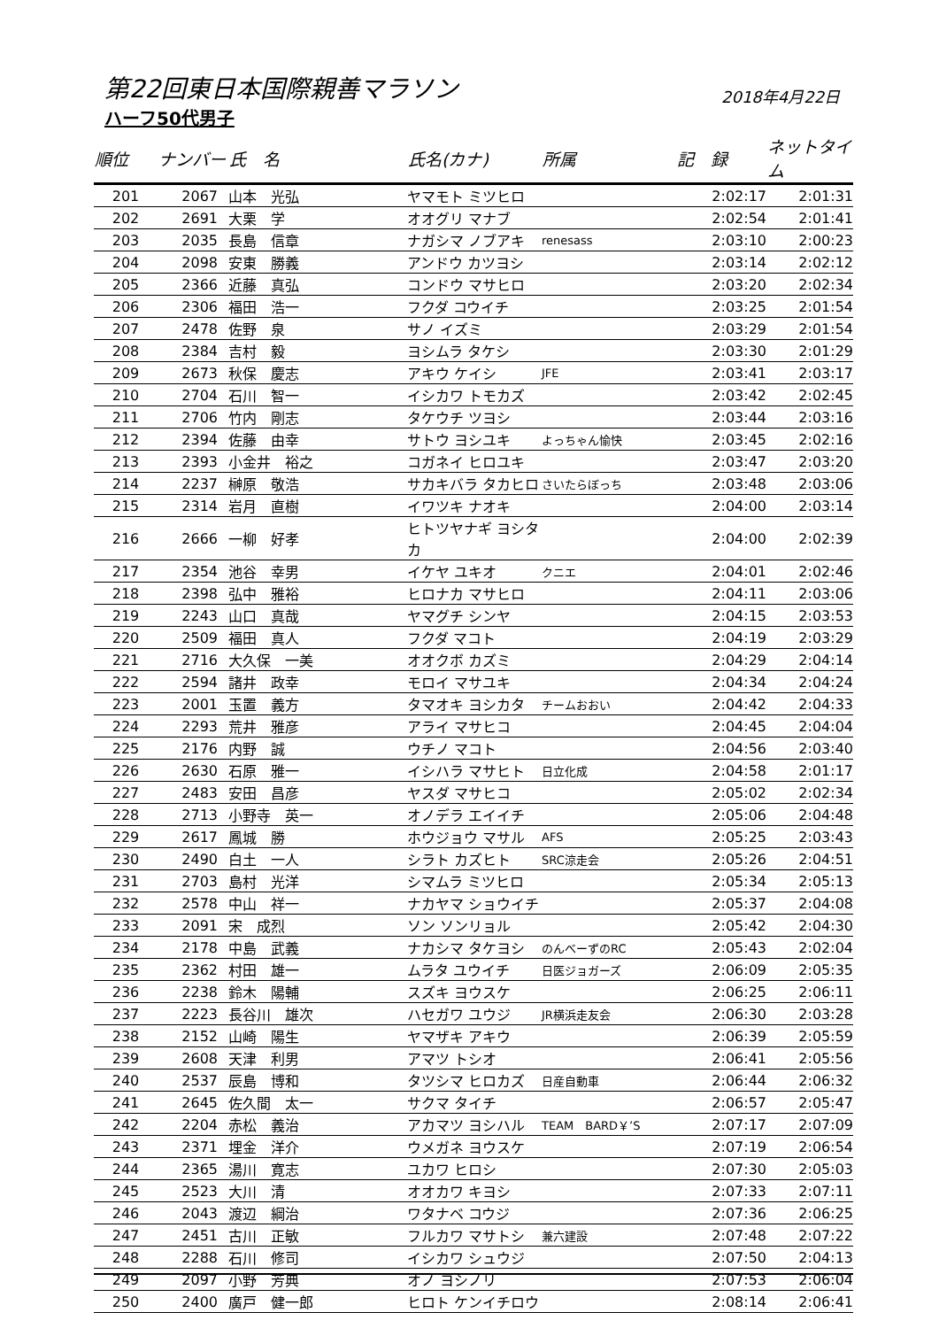第22回東日本国際親善マラソン 2018年4月22日
ハーフ50代男子
| 順位 | ナンバー | 氏 名 | 氏名(カナ) | 所属 | 記 録 | ネットタイム |
| --- | --- | --- | --- | --- | --- | --- |
| 201 | 2067 | 山本 光弘 | ヤマモト ミツヒロ | | 2:02:17 | 2:01:31 |
| 202 | 2691 | 大栗 学 | オオグリ マナブ | | 2:02:54 | 2:01:41 |
| 203 | 2035 | 長島 信章 | ナガシマ ノブアキ | renesass | 2:03:10 | 2:00:23 |
| 204 | 2098 | 安東 勝義 | アンドウ カツヨシ | | 2:03:14 | 2:02:12 |
| 205 | 2366 | 近藤 真弘 | コンドウ マサヒロ | | 2:03:20 | 2:02:34 |
| 206 | 2306 | 福田 浩一 | フクダ コウイチ | | 2:03:25 | 2:01:54 |
| 207 | 2478 | 佐野 泉 | サノ イズミ | | 2:03:29 | 2:01:54 |
| 208 | 2384 | 吉村 毅 | ヨシムラ タケシ | | 2:03:30 | 2:01:29 |
| 209 | 2673 | 秋保 慶志 | アキウ ケイシ | JFE | 2:03:41 | 2:03:17 |
| 210 | 2704 | 石川 智一 | イシカワ トモカズ | | 2:03:42 | 2:02:45 |
| 211 | 2706 | 竹内 剛志 | タケウチ ツヨシ | | 2:03:44 | 2:03:16 |
| 212 | 2394 | 佐藤 由幸 | サトウ ヨシユキ | よっちゃん愉快 | 2:03:45 | 2:02:16 |
| 213 | 2393 | 小金井 裕之 | コガネイ ヒロユキ | | 2:03:47 | 2:03:20 |
| 214 | 2237 | 榊原 敬浩 | サカキバラ タカヒロ | さいたらぼっち | 2:03:48 | 2:03:06 |
| 215 | 2314 | 岩月 直樹 | イワツキ ナオキ | | 2:04:00 | 2:03:14 |
| 216 | 2666 | 一柳 好孝 | ヒトツヤナギ ヨシタカ | | 2:04:00 | 2:02:39 |
| 217 | 2354 | 池谷 幸男 | イケヤ ユキオ | クニエ | 2:04:01 | 2:02:46 |
| 218 | 2398 | 弘中 雅裕 | ヒロナカ マサヒロ | | 2:04:11 | 2:03:06 |
| 219 | 2243 | 山口 真哉 | ヤマグチ シンヤ | | 2:04:15 | 2:03:53 |
| 220 | 2509 | 福田 真人 | フクダ マコト | | 2:04:19 | 2:03:29 |
| 221 | 2716 | 大久保 一美 | オオクボ カズミ | | 2:04:29 | 2:04:14 |
| 222 | 2594 | 諸井 政幸 | モロイ マサユキ | | 2:04:34 | 2:04:24 |
| 223 | 2001 | 玉置 義方 | タマオキ ヨシカタ | チームおおい | 2:04:42 | 2:04:33 |
| 224 | 2293 | 荒井 雅彦 | アライ マサヒコ | | 2:04:45 | 2:04:04 |
| 225 | 2176 | 内野 誠 | ウチノ マコト | | 2:04:56 | 2:03:40 |
| 226 | 2630 | 石原 雅一 | イシハラ マサヒト | 日立化成 | 2:04:58 | 2:01:17 |
| 227 | 2483 | 安田 昌彦 | ヤスダ マサヒコ | | 2:05:02 | 2:02:34 |
| 228 | 2713 | 小野寺 英一 | オノデラ エイイチ | | 2:05:06 | 2:04:48 |
| 229 | 2617 | 鳳城 勝 | ホウジョウ マサル | AFS | 2:05:25 | 2:03:43 |
| 230 | 2490 | 白土 一人 | シラト カズヒト | SRC涼走会 | 2:05:26 | 2:04:51 |
| 231 | 2703 | 島村 光洋 | シマムラ ミツヒロ | | 2:05:34 | 2:05:13 |
| 232 | 2578 | 中山 祥一 | ナカヤマ ショウイチ | | 2:05:37 | 2:04:08 |
| 233 | 2091 | 宋 成烈 | ソン ソンリョル | | 2:05:42 | 2:04:30 |
| 234 | 2178 | 中島 武義 | ナカシマ タケヨシ | のんべーずのRC | 2:05:43 | 2:02:04 |
| 235 | 2362 | 村田 雄一 | ムラタ ユウイチ | 日医ジョガーズ | 2:06:09 | 2:05:35 |
| 236 | 2238 | 鈴木 陽輔 | スズキ ヨウスケ | | 2:06:25 | 2:06:11 |
| 237 | 2223 | 長谷川 雄次 | ハセガワ ユウジ | JR横浜走友会 | 2:06:30 | 2:03:28 |
| 238 | 2152 | 山崎 陽生 | ヤマザキ アキウ | | 2:06:39 | 2:05:59 |
| 239 | 2608 | 天津 利男 | アマツ トシオ | | 2:06:41 | 2:05:56 |
| 240 | 2537 | 辰島 博和 | タツシマ ヒロカズ | 日産自動車 | 2:06:44 | 2:06:32 |
| 241 | 2645 | 佐久間 太一 | サクマ タイチ | | 2:06:57 | 2:05:47 |
| 242 | 2204 | 赤松 義治 | アカマツ ヨシハル | TEAM BARD￥’S | 2:07:17 | 2:07:09 |
| 243 | 2371 | 埋金 洋介 | ウメガネ ヨウスケ | | 2:07:19 | 2:06:54 |
| 244 | 2365 | 湯川 寛志 | ユカワ ヒロシ | | 2:07:30 | 2:05:03 |
| 245 | 2523 | 大川 清 | オオカワ キヨシ | | 2:07:33 | 2:07:11 |
| 246 | 2043 | 渡辺 綱治 | ワタナベ コウジ | | 2:07:36 | 2:06:25 |
| 247 | 2451 | 古川 正敏 | フルカワ マサトシ | 兼六建設 | 2:07:48 | 2:07:22 |
| 248 | 2288 | 石川 修司 | イシカワ シュウジ | | 2:07:50 | 2:04:13 |
| 249 | 2097 | 小野 芳典 | オノ ヨシノリ | | 2:07:53 | 2:06:04 |
| 250 | 2400 | 廣戸 健一郎 | ヒロト ケンイチロウ | | 2:08:14 | 2:06:41 |